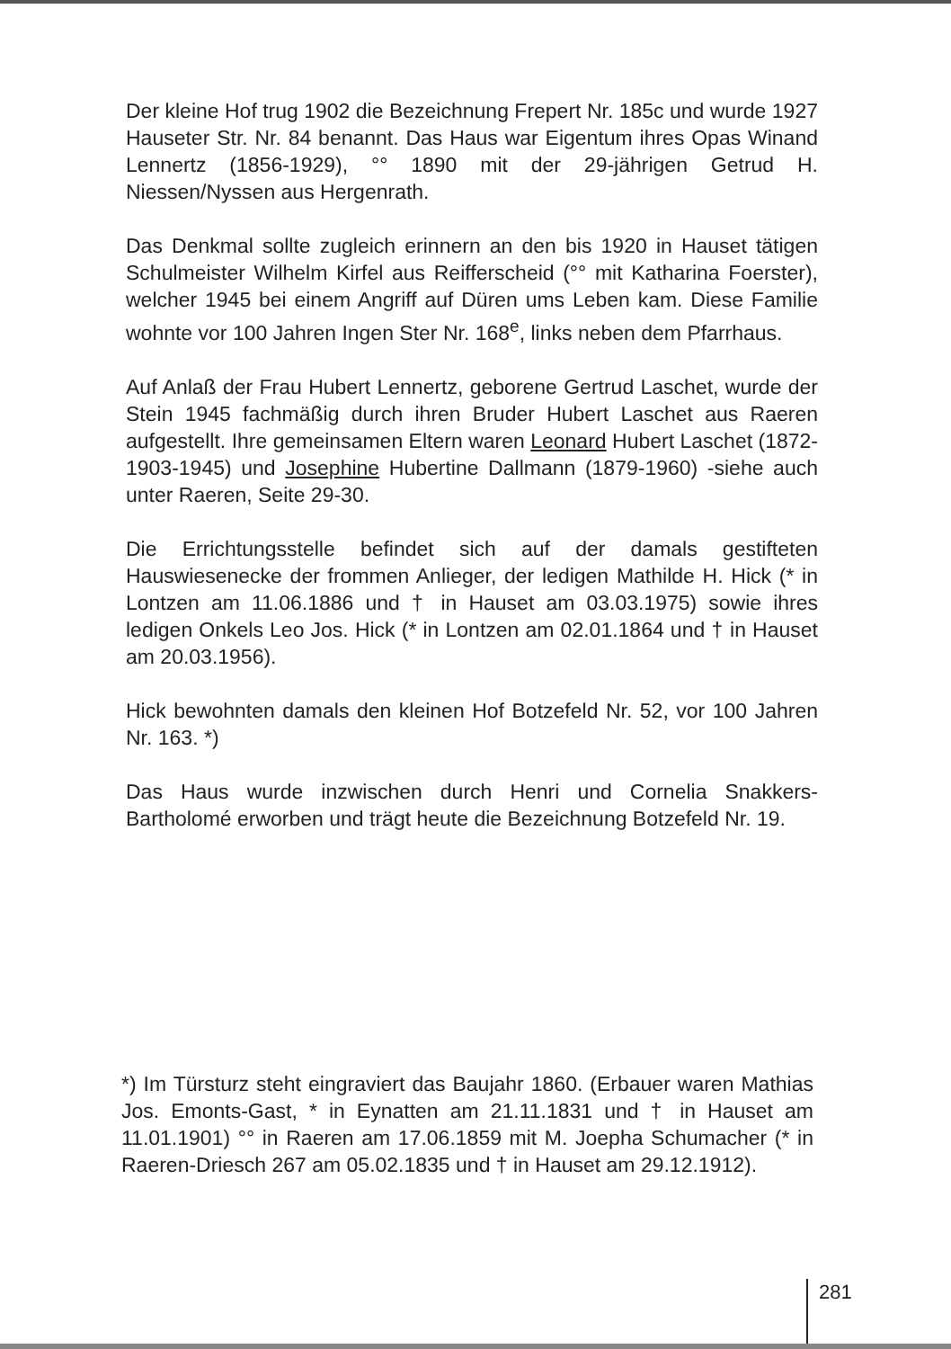Der kleine Hof trug 1902 die Bezeichnung Frepert Nr. 185c und wurde 1927 Hauseter Str. Nr. 84 benannt. Das Haus war Eigentum ihres Opas Winand Lennertz (1856-1929), °° 1890 mit der 29-jährigen Getrud H. Niessen/Nyssen aus Hergenrath.
Das Denkmal sollte zugleich erinnern an den bis 1920 in Hauset tätigen Schulmeister Wilhelm Kirfel aus Reifferscheid (°° mit Katharina Foerster), welcher 1945 bei einem Angriff auf Düren ums Leben kam. Diese Familie wohnte vor 100 Jahren Ingen Ster Nr. 168<sup>e</sup>, links neben dem Pfarrhaus.
Auf Anlaß der Frau Hubert Lennertz, geborene Gertrud Laschet, wurde der Stein 1945 fachmäßig durch ihren Bruder Hubert Laschet aus Raeren aufgestellt. Ihre gemeinsamen Eltern waren Leonard Hubert Laschet (1872-1903-1945) und Josephine Hubertine Dallmann (1879-1960) -siehe auch unter Raeren, Seite 29-30.
Die Errichtungsstelle befindet sich auf der damals gestifteten Hauswiesenecke der frommen Anlieger, der ledigen Mathilde H. Hick (* in Lontzen am 11.06.1886 und † in Hauset am 03.03.1975) sowie ihres ledigen Onkels Leo Jos. Hick (* in Lontzen am 02.01.1864 und † in Hauset am 20.03.1956).
Hick bewohnten damals den kleinen Hof Botzefeld Nr. 52, vor 100 Jahren Nr. 163. *)
Das Haus wurde inzwischen durch Henri und Cornelia Snakkers-Bartholomé erworben und trägt heute die Bezeichnung Botzefeld Nr. 19.
*) Im Türsturz steht eingraviert das Baujahr 1860. (Erbauer waren Mathias Jos. Emonts-Gast, * in Eynatten am 21.11.1831 und † in Hauset am 11.01.1901) °° in Raeren am 17.06.1859 mit M. Joepha Schumacher (* in Raeren-Driesch 267 am 05.02.1835 und † in Hauset am 29.12.1912).
281